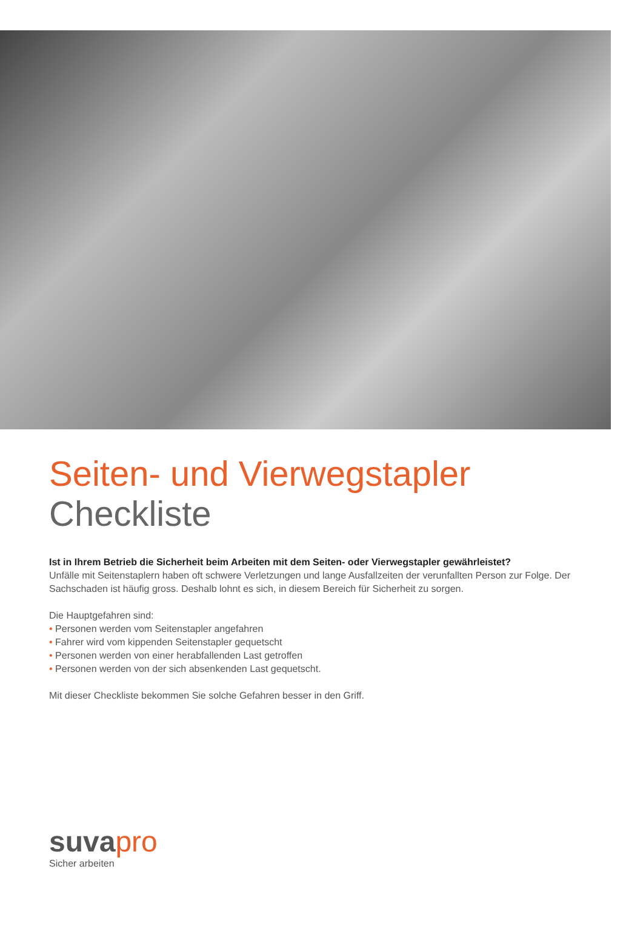Seiten- und Vierwegstapler
Checkliste
Ist in Ihrem Betrieb die Sicherheit beim Arbeiten mit dem Seiten- oder Vierwegstapler gewährleistet?
Unfälle mit Seitenstaplern haben oft schwere Verletzungen und lange Ausfallzeiten der verunfallten Person zur Folge. Der Sachschaden ist häufig gross. Deshalb lohnt es sich, in diesem Bereich für Sicherheit zu sorgen.
Die Hauptgefahren sind:
• Personen werden vom Seitenstapler angefahren
• Fahrer wird vom kippenden Seitenstapler gequetscht
• Personen werden von einer herabfallenden Last getroffen
• Personen werden von der sich absenkenden Last gequetscht.
Mit dieser Checkliste bekommen Sie solche Gefahren besser in den Griff.
suva pro
Sicher arbeiten